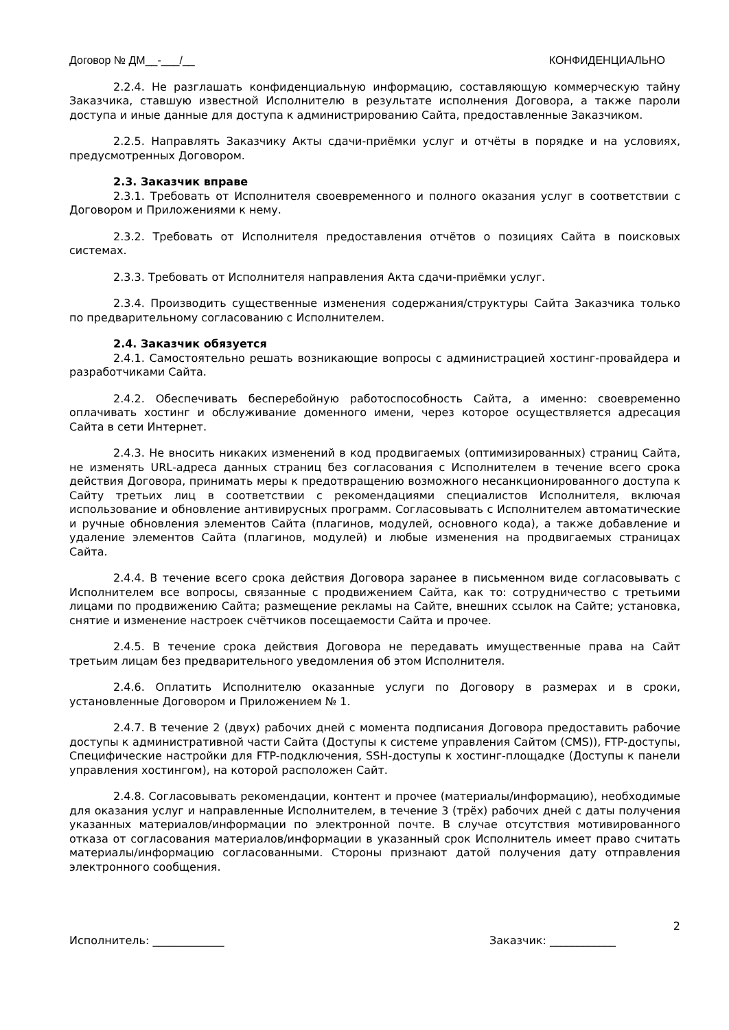Договор № ДМ__-___/__ КОНФИДЕНЦИАЛЬНО
2.2.4. Не разглашать конфиденциальную информацию, составляющую коммерческую тайну Заказчика, ставшую известной Исполнителю в результате исполнения Договора, а также пароли доступа и иные данные для доступа к администрированию Сайта, предоставленные Заказчиком.
2.2.5. Направлять Заказчику Акты сдачи-приёмки услуг и отчёты в порядке и на условиях, предусмотренных Договором.
2.3. Заказчик вправе
2.3.1. Требовать от Исполнителя своевременного и полного оказания услуг в соответствии с Договором и Приложениями к нему.
2.3.2. Требовать от Исполнителя предоставления отчётов о позициях Сайта в поисковых системах.
2.3.3. Требовать от Исполнителя направления Акта сдачи-приёмки услуг.
2.3.4. Производить существенные изменения содержания/структуры Сайта Заказчика только по предварительному согласованию с Исполнителем.
2.4. Заказчик обязуется
2.4.1. Самостоятельно решать возникающие вопросы с администрацией хостинг-провайдера и разработчиками Сайта.
2.4.2. Обеспечивать бесперебойную работоспособность Сайта, а именно: своевременно оплачивать хостинг и обслуживание доменного имени, через которое осуществляется адресация Сайта в сети Интернет.
2.4.3. Не вносить никаких изменений в код продвигаемых (оптимизированных) страниц Сайта, не изменять URL-адреса данных страниц без согласования с Исполнителем в течение всего срока действия Договора, принимать меры к предотвращению возможного несанкционированного доступа к Сайту третьих лиц в соответствии с рекомендациями специалистов Исполнителя, включая использование и обновление антивирусных программ. Согласовывать с Исполнителем автоматические и ручные обновления элементов Сайта (плагинов, модулей, основного кода), а также добавление и удаление элементов Сайта (плагинов, модулей) и любые изменения на продвигаемых страницах Сайта.
2.4.4. В течение всего срока действия Договора заранее в письменном виде согласовывать с Исполнителем все вопросы, связанные с продвижением Сайта, как то: сотрудничество с третьими лицами по продвижению Сайта; размещение рекламы на Сайте, внешних ссылок на Сайте; установка, снятие и изменение настроек счётчиков посещаемости Сайта и прочее.
2.4.5. В течение срока действия Договора не передавать имущественные права на Сайт третьим лицам без предварительного уведомления об этом Исполнителя.
2.4.6. Оплатить Исполнителю оказанные услуги по Договору в размерах и в сроки, установленные Договором и Приложением № 1.
2.4.7. В течение 2 (двух) рабочих дней с момента подписания Договора предоставить рабочие доступы к административной части Сайта (Доступы к системе управления Сайтом (CMS)), FTP-доступы, Специфические настройки для FTP-подключения, SSH-доступы к хостинг-площадке (Доступы к панели управления хостингом), на которой расположен Сайт.
2.4.8. Согласовывать рекомендации, контент и прочее (материалы/информацию), необходимые для оказания услуг и направленные Исполнителем, в течение 3 (трёх) рабочих дней с даты получения указанных материалов/информации по электронной почте. В случае отсутствия мотивированного отказа от согласования материалов/информации в указанный срок Исполнитель имеет право считать материалы/информацию согласованными. Стороны признают датой получения дату отправления электронного сообщения.
2
Исполнитель: _____________ Заказчик: ____________